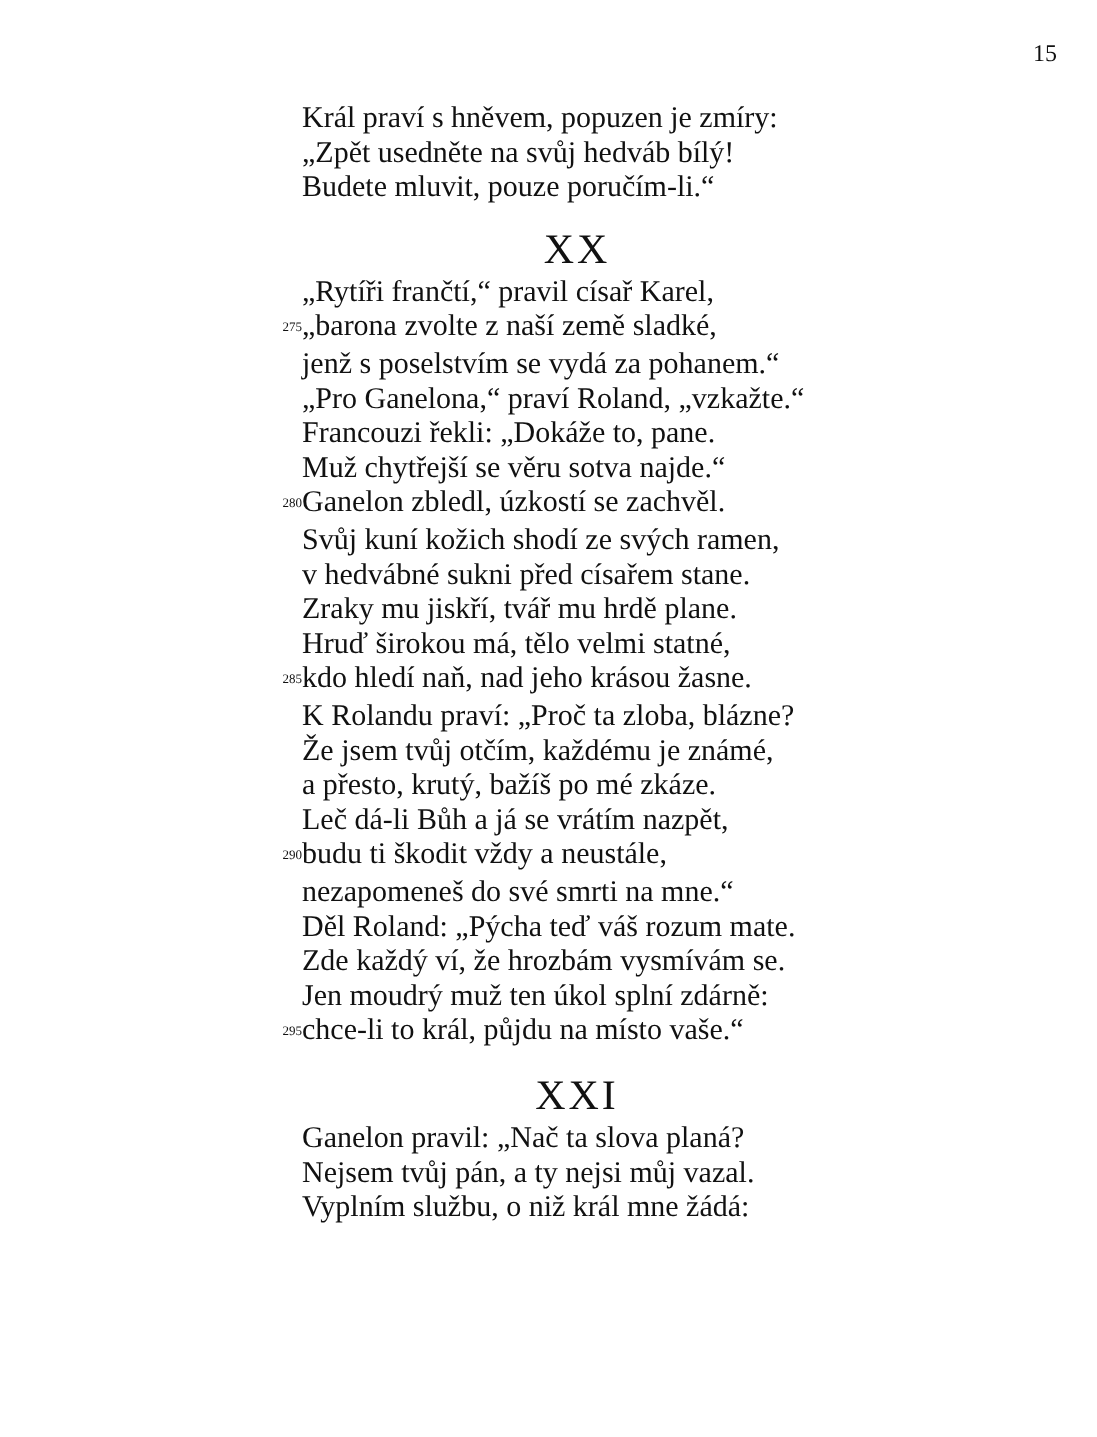15
Král praví s hněvem, popuzen je zmíry:
„Zpět usedněte na svůj hedváb bílý!
Budete mluvit, pouze poručím-li.“
XX
„Rytíři frančtí,“ pravil císař Karel,
275 „barona zvolte z naší země sladké,
jenž s poselstvím se vydá za pohanem.“
„Pro Ganelona,“ praví Roland, „vzkažte.“
Francouzi řekli: „Dokáže to, pane.
Muž chytřejší se věru sotva najde.“
280 Ganelon zbledl, úzkostí se zachvěl.
Svůj kuní kožich shodí ze svých ramen,
v hedvábné sukni před císařem stane.
Zraky mu jiskří, tvář mu hrdě plane.
Hruď širokou má, tělo velmi statné,
285 kdo hledí naň, nad jeho krásou žasne.
K Rolandu praví: „Proč ta zloba, blázne?
Že jsem tvůj otčím, každému je známé,
a přesto, krutý, bažíš po mé zkáze.
Leč dá-li Bůh a já se vrátím nazpět,
290 budu ti škodit vždy a neustále,
nezapomeneš do své smrti na mne.“
Děl Roland: „Pýcha teď váš rozum mate.
Zde každý ví, že hrozbám vysmívám se.
Jen moudrý muž ten úkol splní zdárně:
295 chce-li to král, půjdu na místo vaše.“
XXI
Ganelon pravil: „Nač ta slova planá?
Nejsem tvůj pán, a ty nejsi můj vazal.
Vyplním službu, o niž král mne žádá: